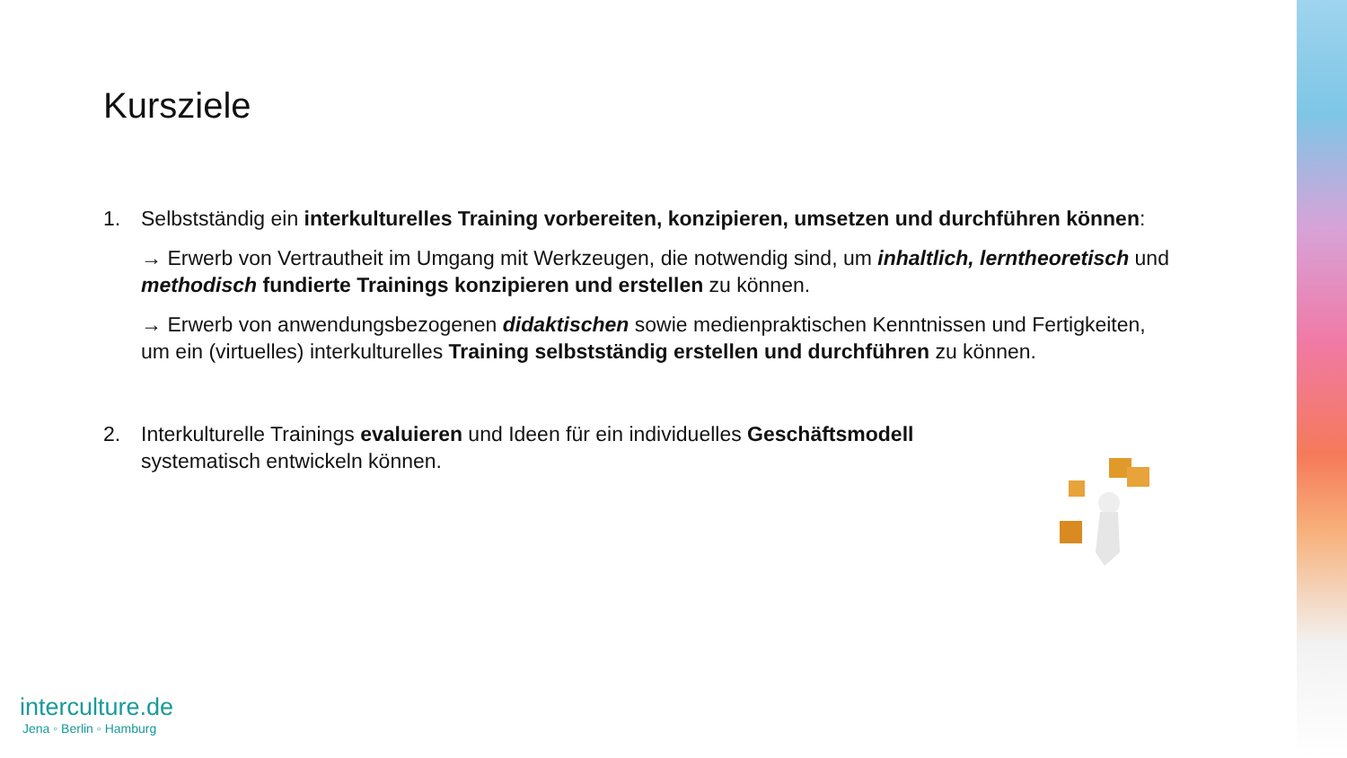Kursziele
1. Selbstständig ein interkulturelles Training vorbereiten, konzipieren, umsetzen und durchführen können:
→ Erwerb von Vertrautheit im Umgang mit Werkzeugen, die notwendig sind, um inhaltlich, lerntheoretisch und methodisch fundierte Trainings konzipieren und erstellen zu können.
→ Erwerb von anwendungsbezogenen didaktischen sowie medienpraktischen Kenntnissen und Fertigkeiten, um ein (virtuelles) interkulturelles Training selbstständig erstellen und durchführen zu können.
2. Interkulturelle Trainings evaluieren und Ideen für ein individuelles Geschäftsmodell systematisch entwickeln können.
interculture.de
Jena ◦ Berlin ◦ Hamburg